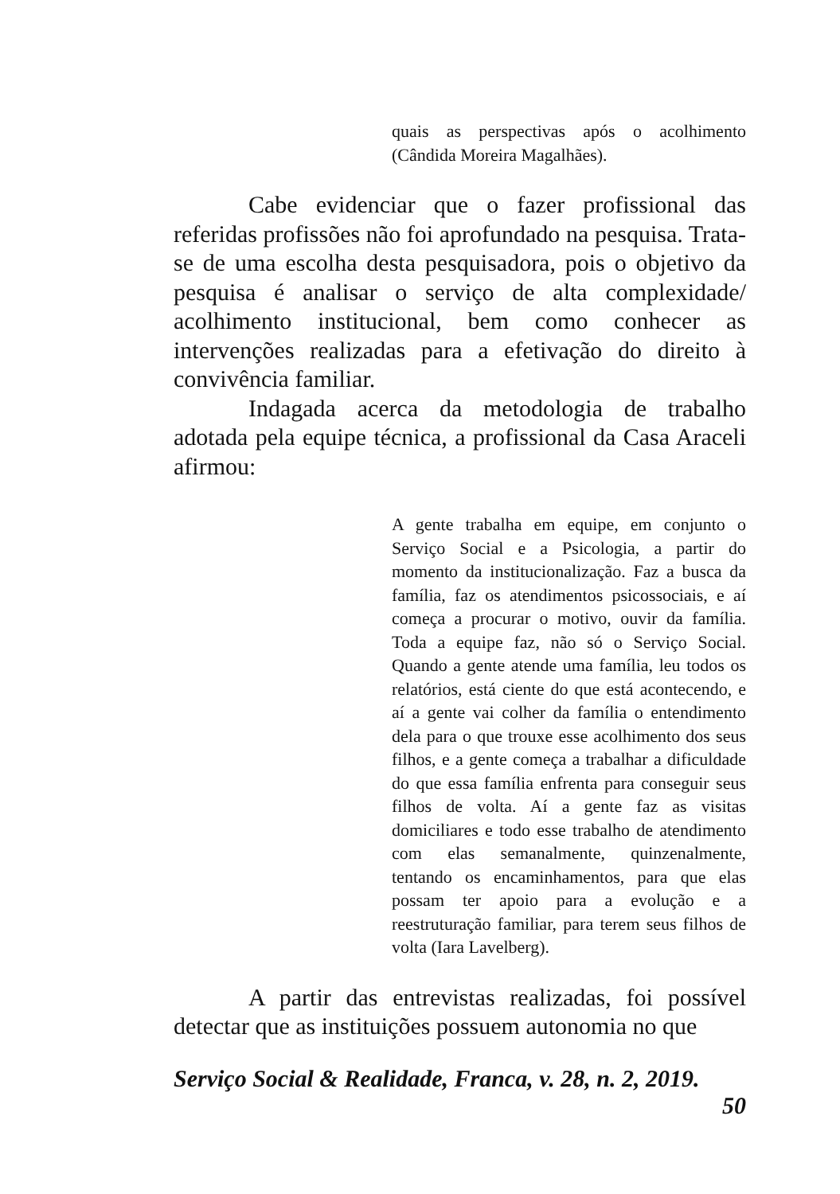quais as perspectivas após o acolhimento (Cândida Moreira Magalhães).
Cabe evidenciar que o fazer profissional das referidas profissões não foi aprofundado na pesquisa. Trata-se de uma escolha desta pesquisadora, pois o objetivo da pesquisa é analisar o serviço de alta complexidade/ acolhimento institucional, bem como conhecer as intervenções realizadas para a efetivação do direito à convivência familiar.
Indagada acerca da metodologia de trabalho adotada pela equipe técnica, a profissional da Casa Araceli afirmou:
A gente trabalha em equipe, em conjunto o Serviço Social e a Psicologia, a partir do momento da institucionalização. Faz a busca da família, faz os atendimentos psicossociais, e aí começa a procurar o motivo, ouvir da família. Toda a equipe faz, não só o Serviço Social. Quando a gente atende uma família, leu todos os relatórios, está ciente do que está acontecendo, e aí a gente vai colher da família o entendimento dela para o que trouxe esse acolhimento dos seus filhos, e a gente começa a trabalhar a dificuldade do que essa família enfrenta para conseguir seus filhos de volta. Aí a gente faz as visitas domiciliares e todo esse trabalho de atendimento com elas semanalmente, quinzenalmente, tentando os encaminhamentos, para que elas possam ter apoio para a evolução e a reestruturação familiar, para terem seus filhos de volta (Iara Lavelberg).
A partir das entrevistas realizadas, foi possível detectar que as instituições possuem autonomia no que
Serviço Social & Realidade, Franca, v. 28, n. 2, 2019.
50